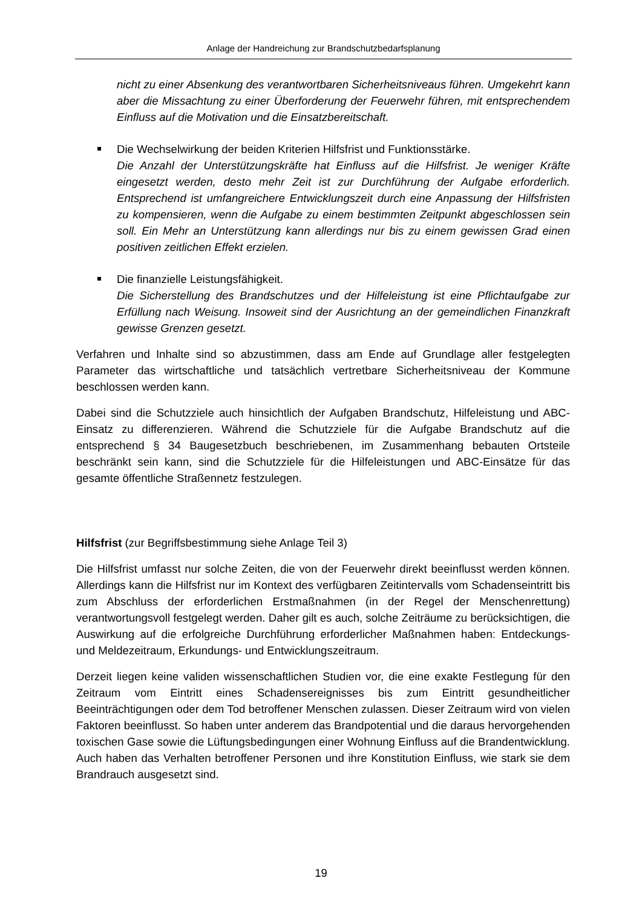Anlage der Handreichung zur Brandschutzbedarfsplanung
nicht zu einer Absenkung des verantwortbaren Sicherheitsniveaus führen. Umgekehrt kann aber die Missachtung zu einer Überforderung der Feuerwehr führen, mit entsprechendem Einfluss auf die Motivation und die Einsatzbereitschaft.
Die Wechselwirkung der beiden Kriterien Hilfsfrist und Funktionsstärke.
Die Anzahl der Unterstützungskräfte hat Einfluss auf die Hilfsfrist. Je weniger Kräfte eingesetzt werden, desto mehr Zeit ist zur Durchführung der Aufgabe erforderlich. Entsprechend ist umfangreichere Entwicklungszeit durch eine Anpassung der Hilfsfristen zu kompensieren, wenn die Aufgabe zu einem bestimmten Zeitpunkt abgeschlossen sein soll. Ein Mehr an Unterstützung kann allerdings nur bis zu einem gewissen Grad einen positiven zeitlichen Effekt erzielen.
Die finanzielle Leistungsfähigkeit.
Die Sicherstellung des Brandschutzes und der Hilfeleistung ist eine Pflichtaufgabe zur Erfüllung nach Weisung. Insoweit sind der Ausrichtung an der gemeindlichen Finanzkraft gewisse Grenzen gesetzt.
Verfahren und Inhalte sind so abzustimmen, dass am Ende auf Grundlage aller festgelegten Parameter das wirtschaftliche und tatsächlich vertretbare Sicherheitsniveau der Kommune beschlossen werden kann.
Dabei sind die Schutzziele auch hinsichtlich der Aufgaben Brandschutz, Hilfeleistung und ABC-Einsatz zu differenzieren. Während die Schutzziele für die Aufgabe Brandschutz auf die entsprechend § 34 Baugesetzbuch beschriebenen, im Zusammenhang bebauten Ortsteile beschränkt sein kann, sind die Schutzziele für die Hilfeleistungen und ABC-Einsätze für das gesamte öffentliche Straßennetz festzulegen.
Hilfsfrist (zur Begriffsbestimmung siehe Anlage Teil 3)
Die Hilfsfrist umfasst nur solche Zeiten, die von der Feuerwehr direkt beeinflusst werden können. Allerdings kann die Hilfsfrist nur im Kontext des verfügbaren Zeitintervalls vom Schadenseintritt bis zum Abschluss der erforderlichen Erstmaßnahmen (in der Regel der Menschenrettung) verantwortungsvoll festgelegt werden. Daher gilt es auch, solche Zeiträume zu berücksichtigen, die Auswirkung auf die erfolgreiche Durchführung erforderlicher Maßnahmen haben: Entdeckungs- und Meldezeitraum, Erkundungs- und Entwicklungszeitraum.
Derzeit liegen keine validen wissenschaftlichen Studien vor, die eine exakte Festlegung für den Zeitraum vom Eintritt eines Schadensereignisses bis zum Eintritt gesundheitlicher Beeinträchtigungen oder dem Tod betroffener Menschen zulassen. Dieser Zeitraum wird von vielen Faktoren beeinflusst. So haben unter anderem das Brandpotential und die daraus hervorgehenden toxischen Gase sowie die Lüftungsbedingungen einer Wohnung Einfluss auf die Brandentwicklung. Auch haben das Verhalten betroffener Personen und ihre Konstitution Einfluss, wie stark sie dem Brandrauch ausgesetzt sind.
19